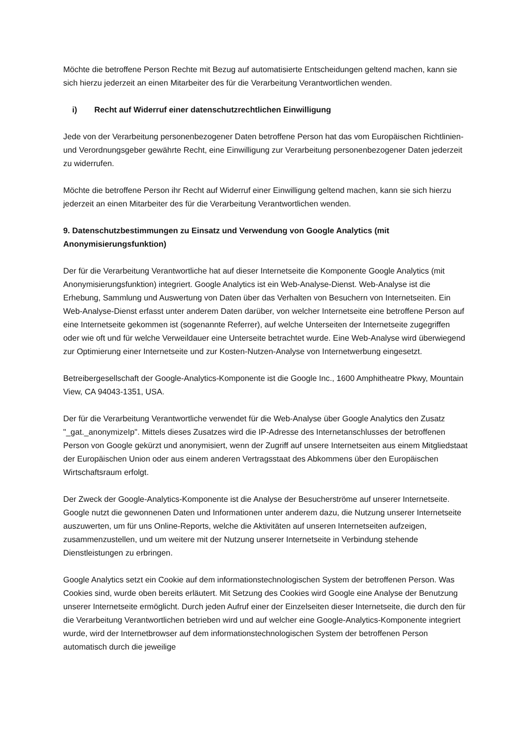Möchte die betroffene Person Rechte mit Bezug auf automatisierte Entscheidungen geltend machen, kann sie sich hierzu jederzeit an einen Mitarbeiter des für die Verarbeitung Verantwortlichen wenden.
i) Recht auf Widerruf einer datenschutzrechtlichen Einwilligung
Jede von der Verarbeitung personenbezogener Daten betroffene Person hat das vom Europäischen Richtlinien- und Verordnungsgeber gewährte Recht, eine Einwilligung zur Verarbeitung personenbezogener Daten jederzeit zu widerrufen.
Möchte die betroffene Person ihr Recht auf Widerruf einer Einwilligung geltend machen, kann sie sich hierzu jederzeit an einen Mitarbeiter des für die Verarbeitung Verantwortlichen wenden.
9. Datenschutzbestimmungen zu Einsatz und Verwendung von Google Analytics (mit Anonymisierungsfunktion)
Der für die Verarbeitung Verantwortliche hat auf dieser Internetseite die Komponente Google Analytics (mit Anonymisierungsfunktion) integriert. Google Analytics ist ein Web-Analyse-Dienst. Web-Analyse ist die Erhebung, Sammlung und Auswertung von Daten über das Verhalten von Besuchern von Internetseiten. Ein Web-Analyse-Dienst erfasst unter anderem Daten darüber, von welcher Internetseite eine betroffene Person auf eine Internetseite gekommen ist (sogenannte Referrer), auf welche Unterseiten der Internetseite zugegriffen oder wie oft und für welche Verweildauer eine Unterseite betrachtet wurde. Eine Web-Analyse wird überwiegend zur Optimierung einer Internetseite und zur Kosten-Nutzen-Analyse von Internetwerbung eingesetzt.
Betreibergesellschaft der Google-Analytics-Komponente ist die Google Inc., 1600 Amphitheatre Pkwy, Mountain View, CA 94043-1351, USA.
Der für die Verarbeitung Verantwortliche verwendet für die Web-Analyse über Google Analytics den Zusatz "_gat._anonymizeIp". Mittels dieses Zusatzes wird die IP-Adresse des Internetanschlusses der betroffenen Person von Google gekürzt und anonymisiert, wenn der Zugriff auf unsere Internetseiten aus einem Mitgliedstaat der Europäischen Union oder aus einem anderen Vertragsstaat des Abkommens über den Europäischen Wirtschaftsraum erfolgt.
Der Zweck der Google-Analytics-Komponente ist die Analyse der Besucherströme auf unserer Internetseite. Google nutzt die gewonnenen Daten und Informationen unter anderem dazu, die Nutzung unserer Internetseite auszuwerten, um für uns Online-Reports, welche die Aktivitäten auf unseren Internetseiten aufzeigen, zusammenzustellen, und um weitere mit der Nutzung unserer Internetseite in Verbindung stehende Dienstleistungen zu erbringen.
Google Analytics setzt ein Cookie auf dem informationstechnologischen System der betroffenen Person. Was Cookies sind, wurde oben bereits erläutert. Mit Setzung des Cookies wird Google eine Analyse der Benutzung unserer Internetseite ermöglicht. Durch jeden Aufruf einer der Einzelseiten dieser Internetseite, die durch den für die Verarbeitung Verantwortlichen betrieben wird und auf welcher eine Google-Analytics-Komponente integriert wurde, wird der Internetbrowser auf dem informationstechnologischen System der betroffenen Person automatisch durch die jeweilige